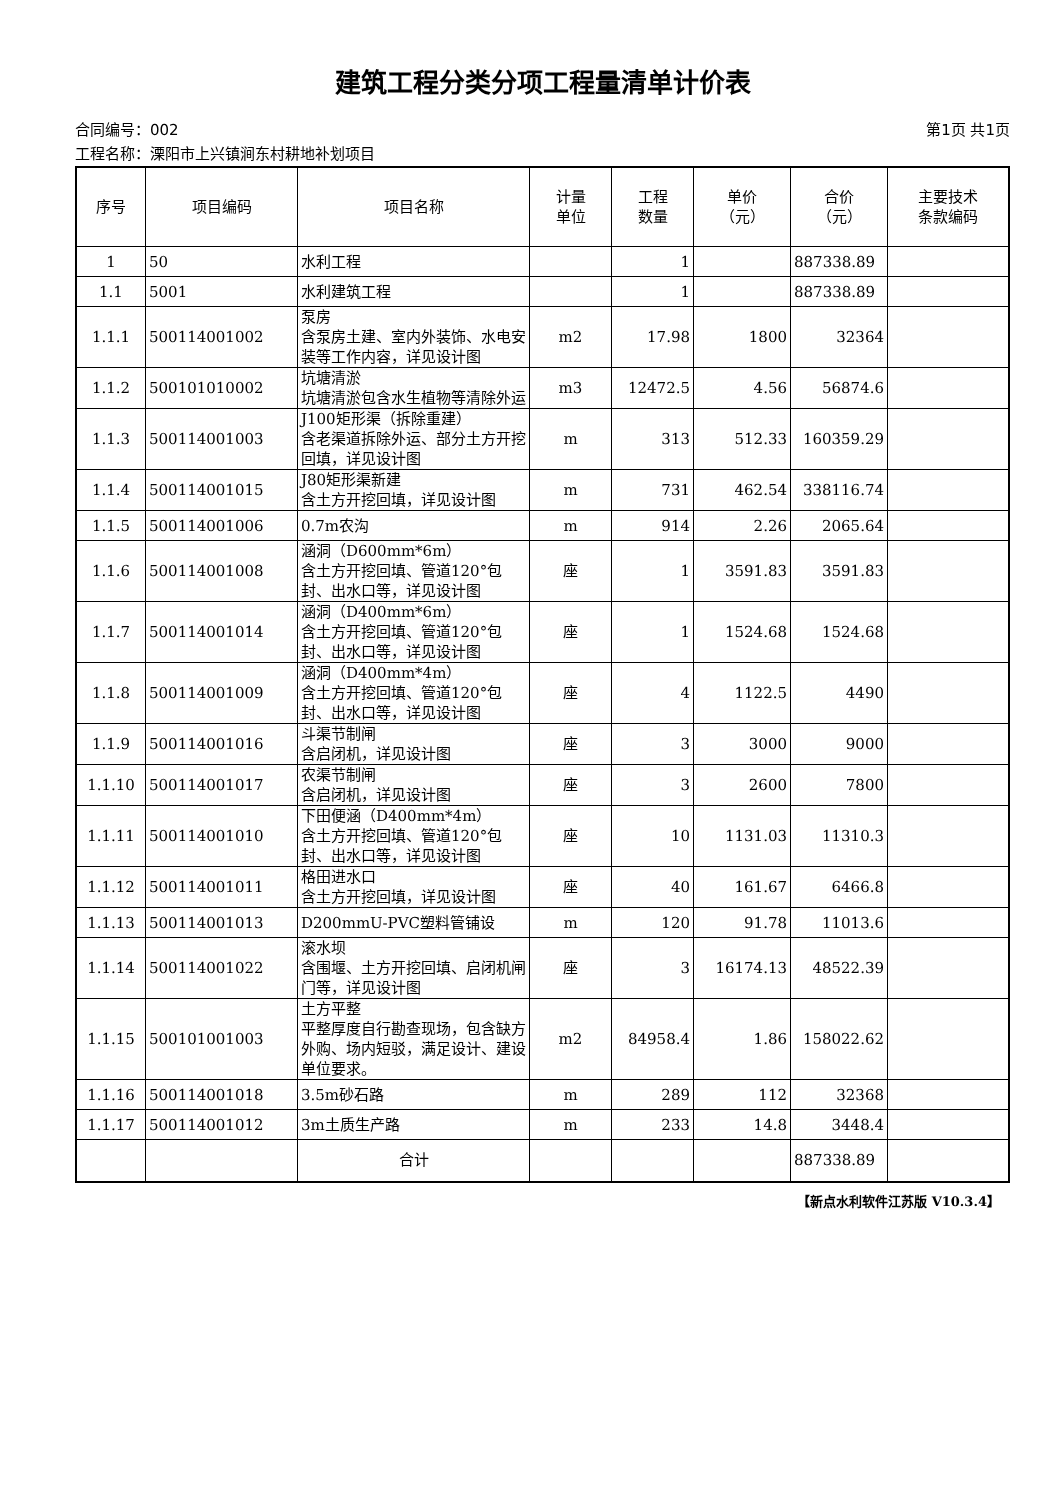建筑工程分类分项工程量清单计价表
合同编号：002 第1页 共1页
工程名称：溧阳市上兴镇涧东村耕地补划项目
| 序号 | 项目编码 | 项目名称 | 计量 单位 | 工程 数量 | 单价 （元） | 合价 （元） | 主要技术 条款编码 |
| --- | --- | --- | --- | --- | --- | --- | --- |
| 1 | 50 | 水利工程 | | 1 | | 887338.89 | |
| 1.1 | 5001 | 水利建筑工程 | | 1 | | 887338.89 | |
| 1.1.1 | 500114001002 | 泵房 含泵房土建、室内外装饰、水电安装等工作内容，详见设计图 | m2 | 17.98 | 1800 | 32364 | |
| 1.1.2 | 500101010002 | 坑塘清淤 坑塘清淤包含水生植物等清除外运 | m3 | 12472.5 | 4.56 | 56874.6 | |
| 1.1.3 | 500114001003 | J100矩形渠（拆除重建） 含老渠道拆除外运、部分土方开挖回填，详见设计图 | m | 313 | 512.33 | 160359.29 | |
| 1.1.4 | 500114001015 | J80矩形渠新建 含土方开挖回填，详见设计图 | m | 731 | 462.54 | 338116.74 | |
| 1.1.5 | 500114001006 | 0.7m农沟 | m | 914 | 2.26 | 2065.64 | |
| 1.1.6 | 500114001008 | 涵洞（D600mm*6m） 含土方开挖回填、管道120°包封、出水口等，详见设计图 | 座 | 1 | 3591.83 | 3591.83 | |
| 1.1.7 | 500114001014 | 涵洞（D400mm*6m） 含土方开挖回填、管道120°包封、出水口等，详见设计图 | 座 | 1 | 1524.68 | 1524.68 | |
| 1.1.8 | 500114001009 | 涵洞（D400mm*4m） 含土方开挖回填、管道120°包封、出水口等，详见设计图 | 座 | 4 | 1122.5 | 4490 | |
| 1.1.9 | 500114001016 | 斗渠节制闸 含启闭机，详见设计图 | 座 | 3 | 3000 | 9000 | |
| 1.1.10 | 500114001017 | 农渠节制闸 含启闭机，详见设计图 | 座 | 3 | 2600 | 7800 | |
| 1.1.11 | 500114001010 | 下田便涵（D400mm*4m） 含土方开挖回填、管道120°包封、出水口等，详见设计图 | 座 | 10 | 1131.03 | 11310.3 | |
| 1.1.12 | 500114001011 | 格田进水口 含土方开挖回填，详见设计图 | 座 | 40 | 161.67 | 6466.8 | |
| 1.1.13 | 500114001013 | D200mmU-PVC塑料管铺设 | m | 120 | 91.78 | 11013.6 | |
| 1.1.14 | 500114001022 | 滚水坝 含围堰、土方开挖回填、启闭机闸门等，详见设计图 | 座 | 3 | 16174.13 | 48522.39 | |
| 1.1.15 | 500101001003 | 土方平整 平整厚度自行勘查现场，包含缺方外购、场内短驳，满足设计、建设单位要求。 | m2 | 84958.4 | 1.86 | 158022.62 | |
| 1.1.16 | 500114001018 | 3.5m砂石路 | m | 289 | 112 | 32368 | |
| 1.1.17 | 500114001012 | 3m土质生产路 | m | 233 | 14.8 | 3448.4 | |
| | | 合计 | | | | 887338.89 | |
【新点水利软件江苏版 V10.3.4】